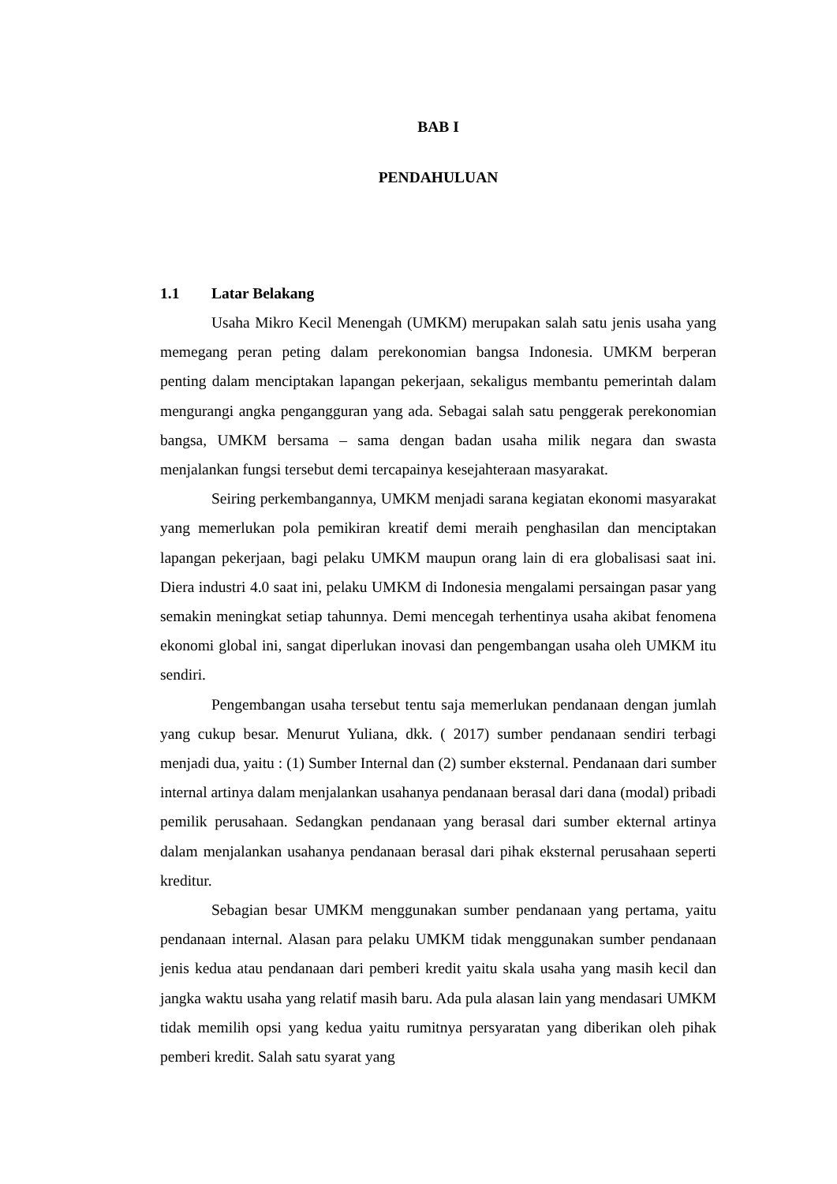BAB I
PENDAHULUAN
1.1 Latar Belakang
Usaha Mikro Kecil Menengah (UMKM) merupakan salah satu jenis usaha yang memegang peran peting dalam perekonomian bangsa Indonesia. UMKM berperan penting dalam menciptakan lapangan pekerjaan, sekaligus membantu pemerintah dalam mengurangi angka pengangguran yang ada. Sebagai salah satu penggerak perekonomian bangsa, UMKM bersama – sama dengan badan usaha milik negara dan swasta menjalankan fungsi tersebut demi tercapainya kesejahteraan masyarakat.
Seiring perkembangannya, UMKM menjadi sarana kegiatan ekonomi masyarakat yang memerlukan pola pemikiran kreatif demi meraih penghasilan dan menciptakan lapangan pekerjaan, bagi pelaku UMKM maupun orang lain di era globalisasi saat ini. Diera industri 4.0 saat ini, pelaku UMKM di Indonesia mengalami persaingan pasar yang semakin meningkat setiap tahunnya. Demi mencegah terhentinya usaha akibat fenomena ekonomi global ini, sangat diperlukan inovasi dan pengembangan usaha oleh UMKM itu sendiri.
Pengembangan usaha tersebut tentu saja memerlukan pendanaan dengan jumlah yang cukup besar. Menurut Yuliana, dkk. ( 2017) sumber pendanaan sendiri terbagi menjadi dua, yaitu : (1) Sumber Internal dan (2) sumber eksternal. Pendanaan dari sumber internal artinya dalam menjalankan usahanya pendanaan berasal dari dana (modal) pribadi pemilik perusahaan. Sedangkan pendanaan yang berasal dari sumber ekternal artinya dalam menjalankan usahanya pendanaan berasal dari pihak eksternal perusahaan seperti kreditur.
Sebagian besar UMKM menggunakan sumber pendanaan yang pertama, yaitu pendanaan internal. Alasan para pelaku UMKM tidak menggunakan sumber pendanaan jenis kedua atau pendanaan dari pemberi kredit yaitu skala usaha yang masih kecil dan jangka waktu usaha yang relatif masih baru. Ada pula alasan lain yang mendasari UMKM tidak memilih opsi yang kedua yaitu rumitnya persyaratan yang diberikan oleh pihak pemberi kredit. Salah satu syarat yang